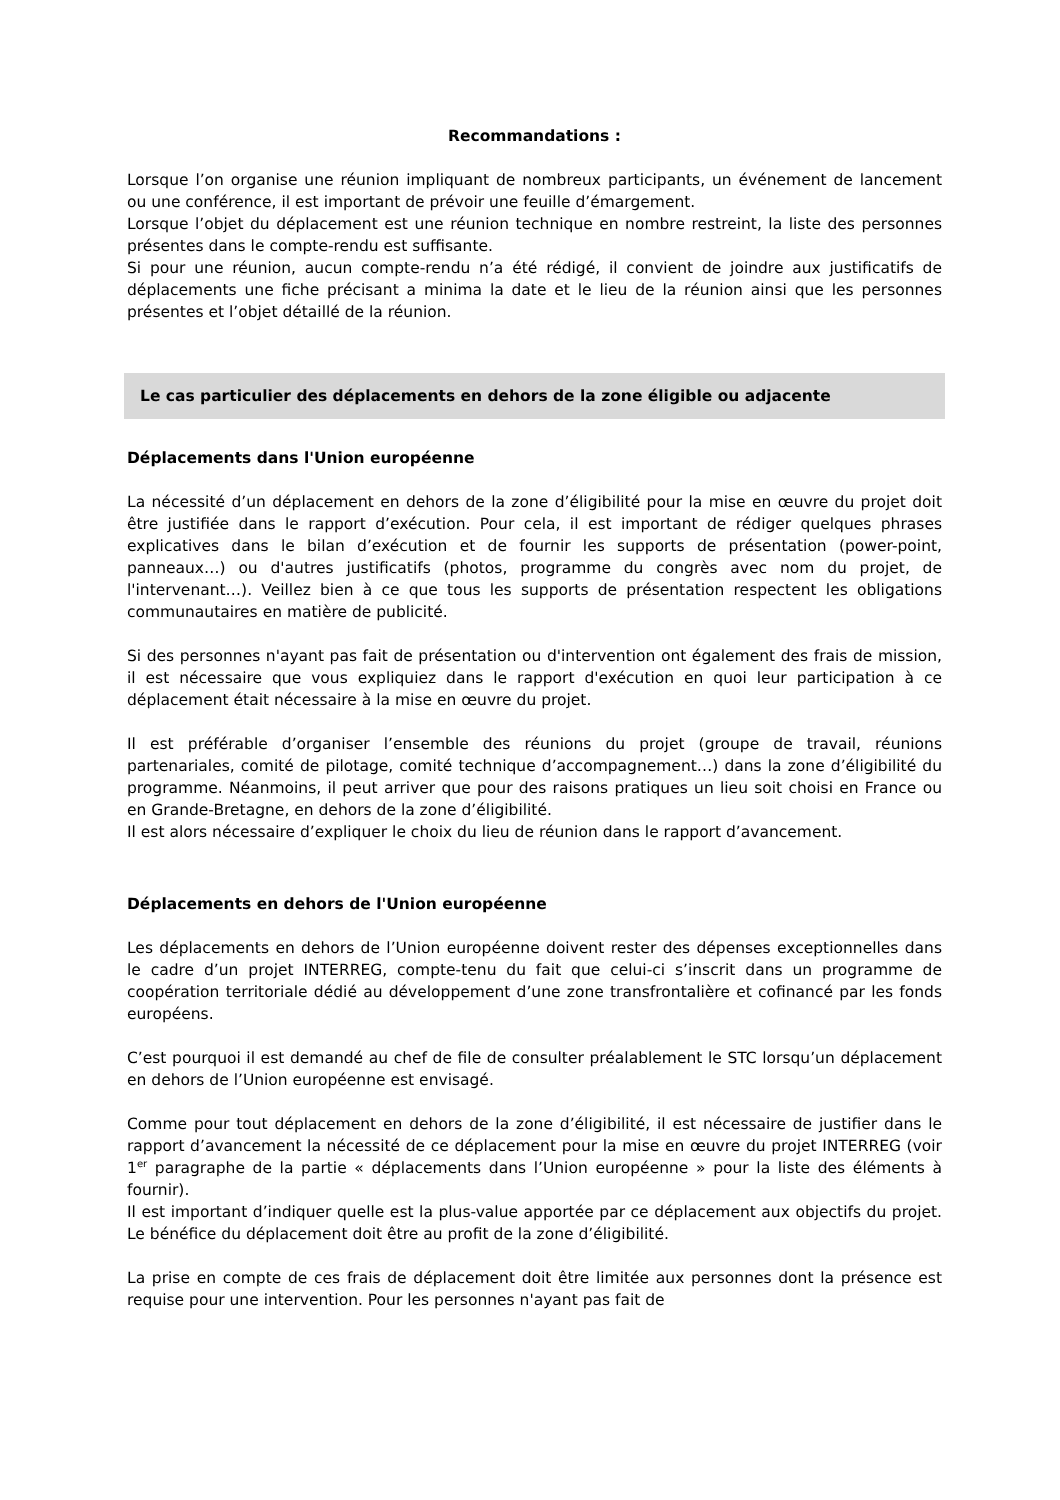Recommandations :
Lorsque l’on organise une réunion impliquant de nombreux participants, un événement de lancement ou une conférence, il est important de prévoir une feuille d’émargement.
Lorsque l’objet du déplacement est une réunion technique en nombre restreint, la liste des personnes présentes dans le compte-rendu est suffisante.
Si pour une réunion, aucun compte-rendu n’a été rédigé, il convient de joindre aux justificatifs de déplacements une fiche précisant a minima la date et le lieu de la réunion ainsi que les personnes présentes et l’objet détaillé de la réunion.
Le cas particulier des déplacements en dehors de la zone éligible ou adjacente
Déplacements dans l'Union européenne
La nécessité d’un déplacement en dehors de la zone d’éligibilité pour la mise en œuvre du projet doit être justifiée dans le rapport d’exécution. Pour cela, il est important de rédiger quelques phrases explicatives dans le bilan d’exécution et de fournir les supports de présentation (power-point, panneaux…) ou d'autres justificatifs (photos, programme du congrès avec nom du projet, de l'intervenant…). Veillez bien à ce que tous les supports de présentation respectent les obligations communautaires en matière de publicité.
Si des personnes n'ayant pas fait de présentation ou d'intervention ont également des frais de mission, il est nécessaire que vous expliquiez dans le rapport d'exécution en quoi leur participation à ce déplacement était nécessaire à la mise en œuvre du projet.
Il est préférable d’organiser l’ensemble des réunions du projet (groupe de travail, réunions partenariales, comité de pilotage, comité technique d’accompagnement…) dans la zone d’éligibilité du programme. Néanmoins, il peut arriver que pour des raisons pratiques un lieu soit choisi en France ou en Grande-Bretagne, en dehors de la zone d’éligibilité.
Il est alors nécessaire d’expliquer le choix du lieu de réunion dans le rapport d’avancement.
Déplacements en dehors de l'Union européenne
Les déplacements en dehors de l’Union européenne doivent rester des dépenses exceptionnelles dans le cadre d’un projet INTERREG, compte-tenu du fait que celui-ci s’inscrit dans un programme de coopération territoriale dédié au développement d’une zone transfrontalière et cofinancé par les fonds européens.
C’est pourquoi il est demandé au chef de file de consulter préalablement le STC lorsqu’un déplacement en dehors de l’Union européenne est envisagé.
Comme pour tout déplacement en dehors de la zone d’éligibilité, il est nécessaire de justifier dans le rapport d’avancement la nécessité de ce déplacement pour la mise en œuvre du projet INTERREG (voir 1<sup>er</sup> paragraphe de la partie « déplacements dans l’Union européenne » pour la liste des éléments à fournir).
Il est important d’indiquer quelle est la plus-value apportée par ce déplacement aux objectifs du projet. Le bénéfice du déplacement doit être au profit de la zone d’éligibilité.
La prise en compte de ces frais de déplacement doit être limitée aux personnes dont la présence est requise pour une intervention. Pour les personnes n'ayant pas fait de